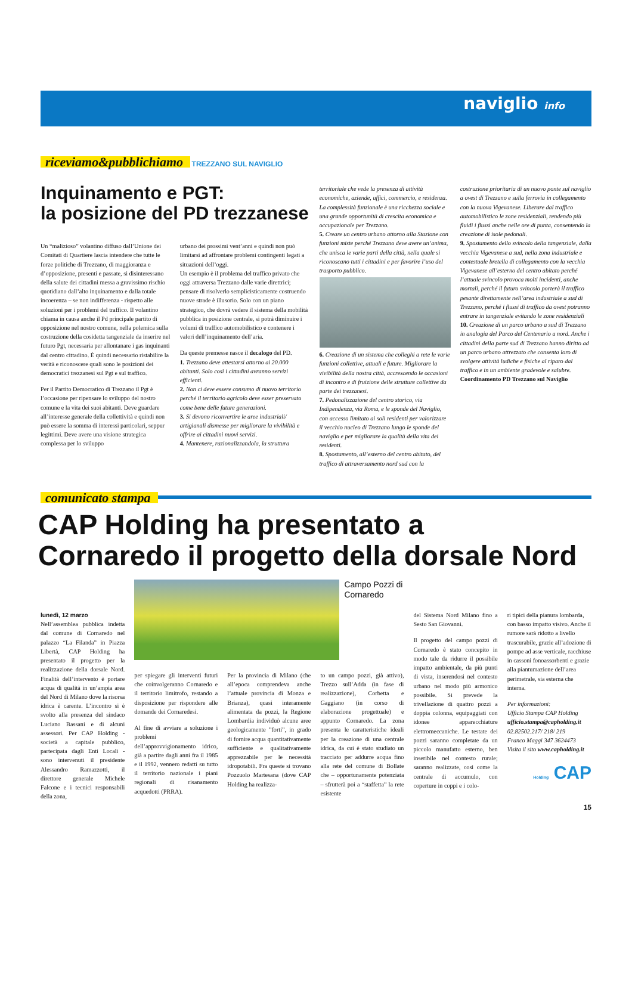naviglio info
riceviamo&pubblichiamo TREZZANO SUL NAVIGLIO
Inquinamento e PGT:
la posizione del PD trezzanese
Un “malizioso” volantino diffuso dall’Unione dei Comitati di Quartiere lascia intendere che tutte le forze politiche di Trezzano, di maggioranza e d’opposizione, presenti e passate, si disinteressano della salute dei cittadini messa a gravissimo rischio quotidiano dall’alto inquinamento e dalla totale incoerenza – se non indifferenza - rispetto alle soluzioni per i problemi del traffico. Il volantino chiama in causa anche il Pd principale partito di opposizione nel nostro comune, nella polemica sulla costruzione della cosidetta tangenziale da inserire nel futuro Pgt, necessaria per allontanare i gas inquinanti dal centro cittadino. È quindi necessario ristabilire la verità e riconoscere quali sono le posizioni dei democratici trezzanesi sul Pgt e sul traffico.
Per il Partito Democratico di Trezzano il Pgt è l’occasione per ripensare lo sviluppo del nostro comune e la vita dei suoi abitanti. Deve guardare all’interesse generale della collettività e quindi non può essere la somma di interessi particolari, seppur legittimi. Deve avere una visione strategica complessa per lo sviluppo
urbano dei prossimi vent’anni e quindi non può limitarsi ad affrontare problemi contingenti legati a situazioni dell’oggi.
Un esempio è il problema del traffico privato che oggi attraversa Trezzano dalle varie direttrici; pensare di risolverlo semplicisticamente costruendo nuove strade è illusorio. Solo con un piano strategico, che dovrà vedere il sistema della mobilità pubblica in posizione centrale, si potrà diminuire i volumi di traffico automobilistico e contenere i valori dell’inquinamento dell’aria.
Da queste premesse nasce il decalogo del PD.
1. Trezzano deve attestarsi attorno ai 20.000 abitanti. Solo così i cittadini avranno servizi efficienti.
2. Non ci deve essere consumo di nuovo territorio perché il territorio agricolo deve esser preservato come bene delle future generazioni.
3. Si devono riconvertire le aree industriali/ artigianali dismesse per migliorare la vivibilità e offrire ai cittadini nuovi servizi.
4. Mantenere, razionalizzandola, la struttura
territoriale che vede la presenza di attività economiche, aziende, uffici, commercio, e residenza. La complessità funzionale è una ricchezza sociale e una grande opportunità di crescita economica e occupazionale per Trezzano.
5. Creare un centro urbano attorno alla Stazione con funzioni miste perché Trezzano deve avere un’anima, che unisca le varie parti della città, nella quale si riconoscano tutti i cittadini e per favorire l’uso del trasporto pubblico.
6. Creazione di un sistema che colleghi a rete le varie funzioni collettive, attuali e future. Migliorare la vivibilità della nostra città, accrescendo le occasioni di incontro e di fruizione delle strutture collettive da parte dei trezzanesi.
7. Pedonalizzazione del centro storico, via Indipendenza, via Roma, e le sponde del Naviglio, con accesso limitato ai soli residenti per valorizzare il vecchio nucleo di Trezzano lungo le sponde del naviglio e per migliorare la qualità della vita dei residenti.
8. Spostamento, all’esterno del centro abitato, del traffico di attraversamento nord sud con la
costruzione prioritaria di un nuovo ponte sul naviglio a ovest di Trezzano e sulla ferrovia in collegamento con la nuova Vigevanese. Liberare dal traffico automobilistico le zone residenziali, rendendo più fluidi i flussi anche nelle ore di punta, consentendo la creazione di isole pedonali.
9. Spostamento dello svincolo della tangenziale, dalla vecchia Vigevanese a sud, nella zona industriale e contestuale bretella di collegamento con la vecchia Vigevanese all’esterno del centro abitato perché l’attuale svincolo provoca molti incidenti, anche mortali, perché il futuro svincolo porterà il traffico pesante direttamente nell’area industriale a sud di Trezzano, perché i flussi di traffico da ovest potranno entrare in tangenziale evitando le zone residenziali
10. Creazione di un parco urbano a sud di Trezzano in analogia del Parco del Centenario a nord. Anche i cittadini della parte sud di Trezzano hanno diritto ad un parco urbano attrezzato che consenta loro di svolgere attività ludiche e fisiche al riparo dal traffico e in un ambiente gradevole e salubre.
Coordinamento PD Trezzano sul Naviglio
comunicato stampa
CAP Holding ha presentato a
Cornaredo il progetto della dorsale Nord
lunedì, 12 marzo
Nell’assemblea pubblica indetta dal comune di Cornaredo nel palazzo “La Filanda” in Piazza Libertà, CAP Holding ha presentato il progetto per la realizzazione della dorsale Nord. Finalità dell’intervento è portare acqua di qualità in un’ampia area del Nord di Milano dove la risorsa idrica è carente. L’incontro si è svolto alla presenza del sindaco Luciano Bassani e di alcuni assessori. Per CAP Holding - società a capitale pubblico, partecipata dagli Enti Locali - sono intervenuti il presidente Alessandro Ramazzotti, il direttore generale Michele Falcone e i tecnici responsabili della zona,
Campo Pozzi di Cornaredo
per spiegare gli interventi futuri che coinvolgeranno Cornaredo e il territorio limitrofo, restando a disposizione per rispondere alle domande dei Cornaredesi.
Al fine di avviare a soluzione i problemi dell’approvvigionamento idrico, già a partire dagli anni fra il 1985 e il 1992, vennero redatti su tutto il territorio nazionale i piani regionali di risanamento acquedotti (PRRA).
Per la provincia di Milano (che all’epoca comprendeva anche l’attuale provincia di Monza e Brianza), quasi interamente alimentata da pozzi, la Regione Lombardia individuò alcune aree geologicamente ”forti”, in grado di fornire acqua quantitativamente sufficiente e qualitativamente apprezzabile per le necessità idropotabili. Fra queste si trovano Pozzuolo Martesana (dove CAP Holding ha realizza-
to un campo pozzi, già attivo), Trezzo sull’Adda (in fase di realizzazione), Corbetta e Gaggiano (in corso di elaborazione progettuale) e appunto Cornaredo. La zona presenta le caratteristiche ideali per la creazione di una centrale idrica, da cui è stato studiato un tracciato per addurre acqua fino alla rete del comune di Bollate che – opportunamente potenziata – sfrutterà poi a “staffetta” la rete esistente
del Sistema Nord Milano fino a Sesto San Giovanni.
Il progetto del campo pozzi di Cornaredo è stato concepito in modo tale da ridurre il possibile impatto ambientale, da più punti di vista, inserendosi nel contesto urbano nel modo più armonico possibile. Si prevede la trivellazione di quattro pozzi a doppia colonna, equipaggiati con idonee apparecchiature elettromeccaniche. Le testate dei pozzi saranno completate da un piccolo manufatto esterno, ben inseribile nel contesto rurale; saranno realizzate, così come la centrale di accumulo, con coperture in coppi e i colo-
ri tipici della pianura lombarda, con basso impatto visivo. Anche il rumore sarà ridotto a livello trascurabile, grazie all’adozione di pompe ad asse verticale, racchiuse in cassoni fonoassorbenti e grazie alla piantumazione dell’area perimetrale, sia esterna che interna.
Per informazioni:
Ufficio Stampa CAP Holding
ufficio.stampa@capholding.it
02.82502.217/ 218/ 219
Franco Maggi 347 3624473
Visita il sito www.capholding.it
Holding CAP
15